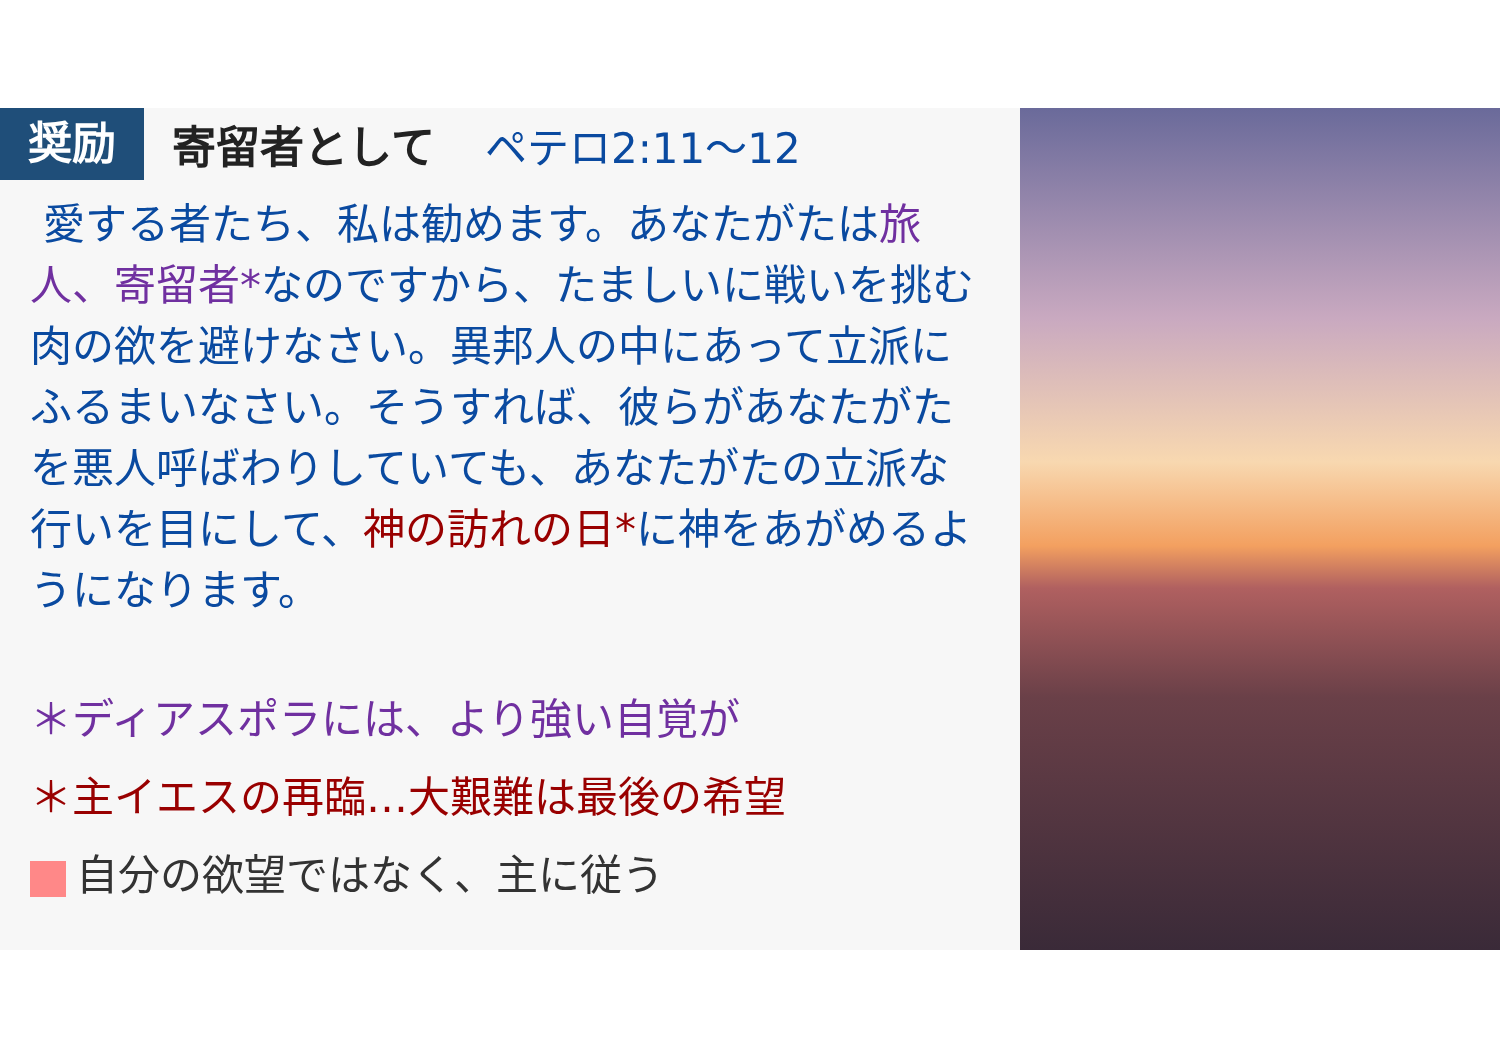奨励
寄留者として ペテロ2:11～12
愛する者たち、私は勧めます。あなたがたは旅人、寄留者*なのですから、たましいに戦いを挑む肉の欲を避けなさい。異邦人の中にあって立派にふるまいなさい。そうすれば、彼らがあなたがたを悪人呼ばわりしていても、あなたがたの立派な行いを目にして、神の訪れの日*に神をあがめるようになります。
＊ディアスポラには、より強い自覚が
＊主イエスの再臨…大艱難は最後の希望
自分の欲望ではなく、主に従う